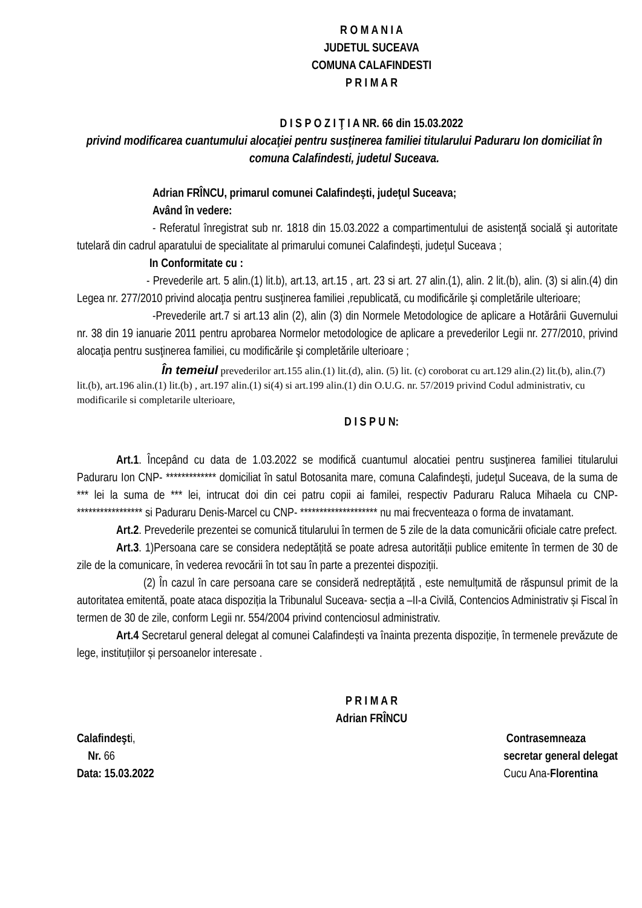R O M A N I A
JUDETUL SUCEAVA
COMUNA CALAFINDESTI
P R I M A R
D I S P O Z I Ţ I A NR. 66 din 15.03.2022
privind modificarea cuantumului alocaţiei pentru susţinerea familiei titularului Paduraru Ion domiciliat în comuna Calafindesti, judetul Suceava.
Adrian FRÎNCU, primarul comunei Calafindeşti, judeţul Suceava;
Având în vedere:
- Referatul înregistrat sub nr. 1818 din 15.03.2022 a compartimentului de asistenţă socială şi autoritate tutelară din cadrul aparatului de specialitate al primarului comunei Calafindeşti, judeţul Suceava ;
In Conformitate cu :
- Prevederile art. 5 alin.(1) lit.b), art.13, art.15 , art. 23 si art. 27 alin.(1), alin. 2 lit.(b), alin. (3) si alin.(4) din Legea nr. 277/2010 privind alocaţia pentru susţinerea familiei ,republicată, cu modificările şi completările ulterioare;
-Prevederile art.7 si art.13 alin (2), alin (3) din Normele Metodologice de aplicare a Hotărârii Guvernului nr. 38 din 19 ianuarie 2011 pentru aprobarea Normelor metodologice de aplicare a prevederilor Legii nr. 277/2010, privind alocaţia pentru susţinerea familiei, cu modificările şi completările ulterioare ;
În temeiul prevederilor art.155 alin.(1) lit.(d), alin. (5) lit. (c) coroborat cu art.129 alin.(2) lit.(b), alin.(7) lit.(b), art.196 alin.(1) lit.(b) , art.197 alin.(1) si(4) si art.199 alin.(1) din O.U.G. nr. 57/2019 privind Codul administrativ, cu modificarile si completarile ulterioare,
D I S P U N:
Art.1. Începând cu data de 1.03.2022 se modifică cuantumul alocatiei pentru susţinerea familiei titularului Paduraru Ion CNP- ************* domiciliat în satul Botosanita mare, comuna Calafindeşti, judeţul Suceava, de la suma de *** lei la suma de *** lei, intrucat doi din cei patru copii ai familei, respectiv Paduraru Raluca Mihaela cu CNP- ***************** si Paduraru Denis-Marcel cu CNP- ******************** nu mai frecventeaza o forma de invatamant.
Art.2. Prevederile prezentei se comunică titularului în termen de 5 zile de la data comunicării oficiale catre prefect.
Art.3. 1)Persoana care se considera nedeptățită se poate adresa autorității publice emitente în termen de 30 de zile de la comunicare, în vederea revocării în tot sau în parte a prezentei dispoziții.
(2) În cazul în care persoana care se consideră nedreptățită , este nemulțumită de răspunsul primit de la autoritatea emitentă, poate ataca dispoziția la Tribunalul Suceava- secția a –II-a Civilă, Contencios Administrativ și Fiscal în termen de 30 de zile, conform Legii nr. 554/2004 privind contenciosul administrativ.
Art.4 Secretarul general delegat al comunei Calafindești va înainta prezenta dispoziție, în termenele prevăzute de lege, instituțiilor și persoanelor interesate .
P R I M A R
Adrian FRÎNCU
Calafindeşti,
Nr. 66
Data: 15.03.2022
Contrasemneaza
secretar general delegat
Cucu Ana-Florentina